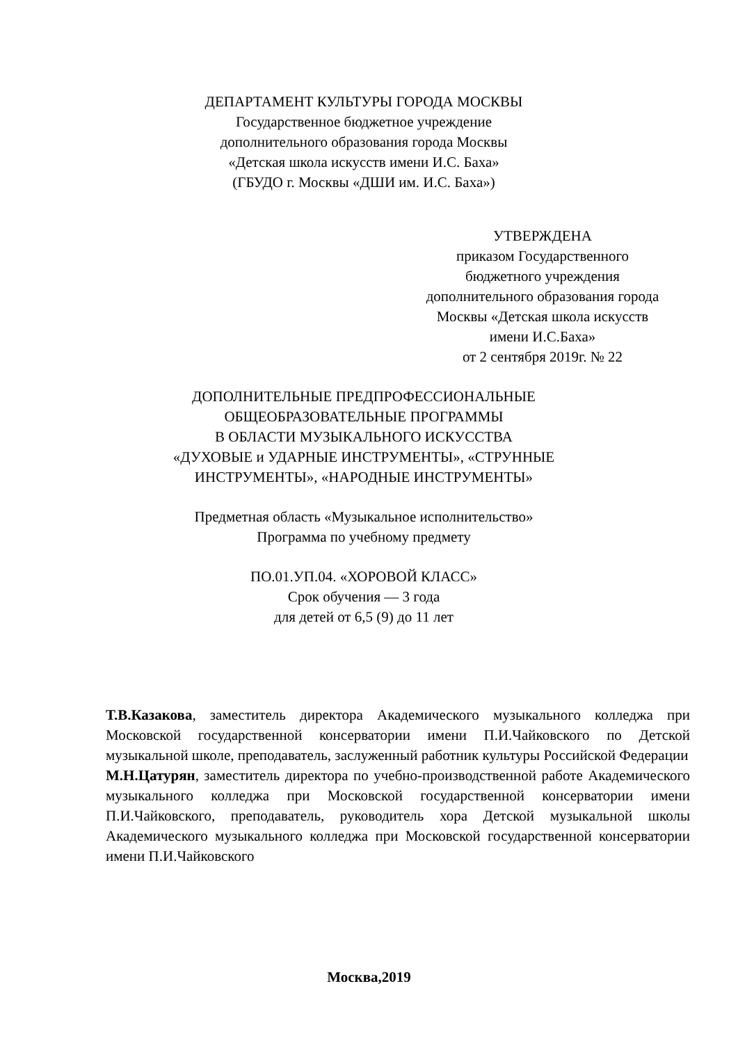ДЕПАРТАМЕНТ КУЛЬТУРЫ ГОРОДА МОСКВЫ
Государственное бюджетное учреждение
дополнительного образования города Москвы
«Детская школа искусств имени И.С. Баха»
(ГБУДО г. Москвы «ДШИ им. И.С. Баха»)
УТВЕРЖДЕНА
приказом Государственного
бюджетного учреждения
дополнительного образования города
Москвы «Детская школа искусств
имени И.С.Баха»
от 2 сентября 2019г. № 22
ДОПОЛНИТЕЛЬНЫЕ ПРЕДПРОФЕССИОНАЛЬНЫЕ
ОБЩЕОБРАЗОВАТЕЛЬНЫЕ ПРОГРАММЫ
В ОБЛАСТИ МУЗЫКАЛЬНОГО ИСКУССТВА
«ДУХОВЫЕ и УДАРНЫЕ ИНСТРУМЕНТЫ», «СТРУННЫЕ
ИНСТРУМЕНТЫ», «НАРОДНЫЕ ИНСТРУМЕНТЫ»
Предметная область «Музыкальное исполнительство»
Программа по учебному предмету
ПО.01.УП.04. «ХОРОВОЙ КЛАСС»
Срок обучения — 3 года
для детей от 6,5 (9) до 11 лет
Т.В.Казакова, заместитель директора Академического музыкального колледжа при Московской государственной консерватории имени П.И.Чайковского по Детской музыкальной школе, преподаватель, заслуженный работник культуры Российской Федерации
М.Н.Цатурян, заместитель директора по учебно-производственной работе Академического музыкального колледжа при Московской государственной консерватории имени П.И.Чайковского, преподаватель, руководитель хора Детской музыкальной школы Академического музыкального колледжа при Московской государственной консерватории имени П.И.Чайковского
Москва,2019